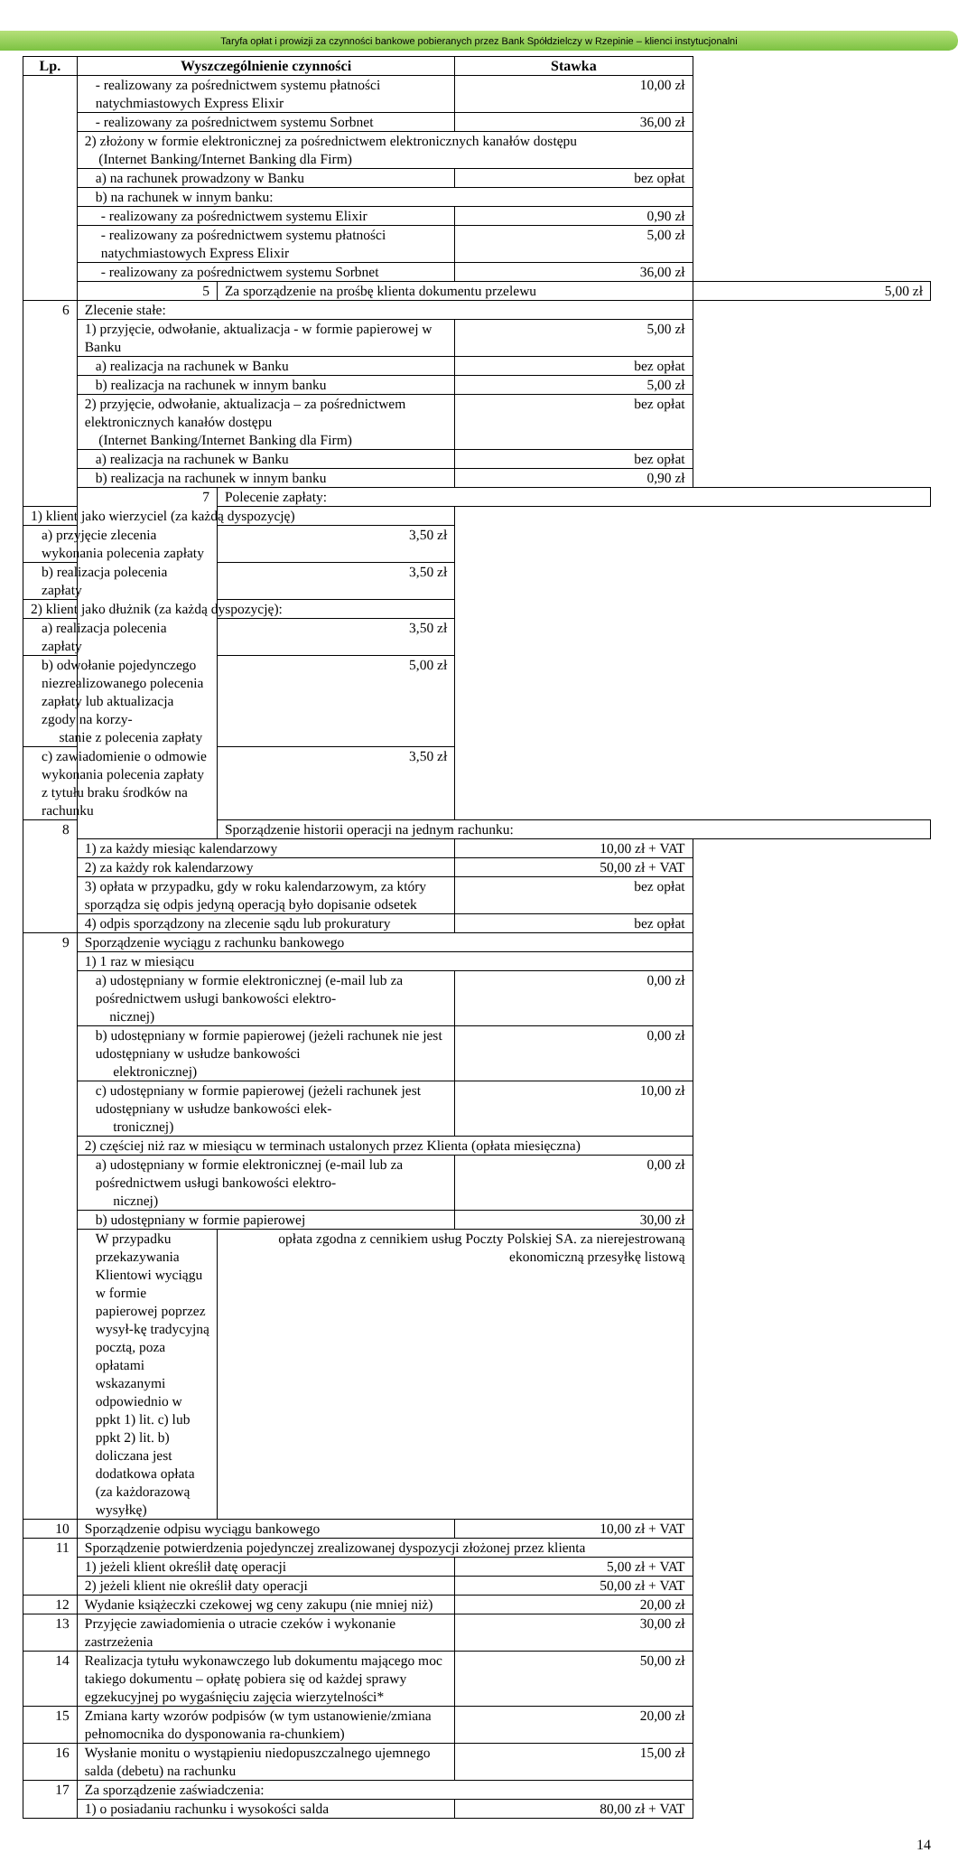Taryfa opłat i prowizji za czynności bankowe pobieranych przez Bank Spółdzielczy w Rzepinie – klienci instytucjonalni
| Lp. | Wyszczególnienie czynności | | Stawka | |
| --- | --- | --- | --- | --- |
| | - realizowany za pośrednictwem systemu płatności natychmiastowych Express Elixir | | 10,00 zł | |
| | - realizowany za pośrednictwem systemu Sorbnet | | 36,00 zł | |
| | 2) złożony w formie elektronicznej za pośrednictwem elektronicznych kanałów dostępu (Internet Banking/Internet Banking dla Firm) | | | |
| | a) na rachunek prowadzony w Banku | | bez opłat | |
| | b) na rachunek w innym banku: | | | |
| | - realizowany za pośrednictwem systemu Elixir | | 0,90 zł | |
| | - realizowany za pośrednictwem systemu płatności natychmiastowych Express Elixir | | 5,00 zł | |
| | - realizowany za pośrednictwem systemu Sorbnet | | 36,00 zł | |
| | 5 | Za sporządzenie na prośbę klienta dokumentu przelewu | | 5,00 zł |
| 6 | Zlecenie stałe: | | | |
| | 1) przyjęcie, odwołanie, aktualizacja - w formie papierowej w Banku | | 5,00 zł | |
| | a) realizacja na rachunek w Banku | | bez opłat | |
| | b) realizacja na rachunek w innym banku | | 5,00 zł | |
| | 2) przyjęcie, odwołanie, aktualizacja – za pośrednictwem elektronicznych kanałów dostępu (Internet Banking/Internet Banking dla Firm) | | bez opłat | |
| | a) realizacja na rachunek w Banku | | bez opłat | |
| | b) realizacja na rachunek w innym banku | | 0,90 zł | |
| | 7 | Polecenie zapłaty: | | |
| 1) klient jako wierzyciel (za każdą dyspozycję) | | | | |
| a) przyjęcie zlecenia wykonania polecenia zapłaty | | 3,50 zł | | |
| b) realizacja polecenia zapłaty | | 3,50 zł | | |
| 2) klient jako dłużnik (za każdą dyspozycję): | | | | |
| a) realizacja polecenia zapłaty | | 3,50 zł | | |
| b) odwołanie pojedynczego niezrealizowanego polecenia zapłaty lub aktualizacja zgody na korzy- stanie z polecenia zapłaty | | 5,00 zł | | |
| c) zawiadomienie o odmowie wykonania polecenia zapłaty z tytułu braku środków na rachunku | | 3,50 zł | | |
| 8 | | Sporządzenie historii operacji na jednym rachunku: | | |
| | 1) za każdy miesiąc kalendarzowy | | 10,00 zł + VAT | |
| | 2) za każdy rok kalendarzowy | | 50,00 zł + VAT | |
| | 3) opłata w przypadku, gdy w roku kalendarzowym, za który sporządza się odpis jedyną operacją było dopisanie odsetek | | bez opłat | |
| | 4) odpis sporządzony na zlecenie sądu lub prokuratury | | bez opłat | |
| 9 | Sporządzenie wyciągu z rachunku bankowego | | | |
| | 1) 1 raz w miesiącu | | | |
| | a) udostępniany w formie elektronicznej (e-mail lub za pośrednictwem usługi bankowości elektro- nicznej) | | 0,00 zł | |
| | b) udostępniany w formie papierowej (jeżeli rachunek nie jest udostępniany w usłudze bankowości elektronicznej) | | 0,00 zł | |
| | c) udostępniany w formie papierowej (jeżeli rachunek jest udostępniany w usłudze bankowości elek- tronicznej) | | 10,00 zł | |
| | 2) częściej niż raz w miesiącu w terminach ustalonych przez Klienta (opłata miesięczna) | | | |
| | a) udostępniany w formie elektronicznej (e-mail lub za pośrednictwem usługi bankowości elektro- nicznej) | | 0,00 zł | |
| | b) udostępniany w formie papierowej | | 30,00 zł | |
| | W przypadku przekazywania Klientowi wyciągu w formie papierowej poprzez wysył-kę tradycyjną pocztą, poza opłatami wskazanymi odpowiednio w ppkt 1) lit. c) lub ppkt 2) lit. b) doliczana jest dodatkowa opłata (za każdorazową wysyłkę) | opłata zgodna z cennikiem usług Poczty Polskiej SA. za nierejestrowaną ekonomiczną przesyłkę listową | | |
| 10 | Sporządzenie odpisu wyciągu bankowego | | 10,00 zł + VAT | |
| 11 | Sporządzenie potwierdzenia pojedynczej zrealizowanej dyspozycji złożonej przez klienta | | | |
| | 1) jeżeli klient określił datę operacji | | 5,00 zł + VAT | |
| | 2) jeżeli klient nie określił daty operacji | | 50,00 zł + VAT | |
| 12 | Wydanie książeczki czekowej wg ceny zakupu (nie mniej niż) | | 20,00 zł | |
| 13 | Przyjęcie zawiadomienia o utracie czeków i wykonanie zastrzeżenia | | 30,00 zł | |
| 14 | Realizacja tytułu wykonawczego lub dokumentu mającego moc takiego dokumentu – opłatę pobiera się od każdej sprawy egzekucyjnej po wygaśnięciu zajęcia wierzytelności* | | 50,00 zł | |
| 15 | Zmiana karty wzorów podpisów (w tym ustanowienie/zmiana pełnomocnika do dysponowania ra-chunkiem) | | 20,00 zł | |
| 16 | Wysłanie monitu o wystąpieniu niedopuszczalnego ujemnego salda (debetu) na rachunku | | 15,00 zł | |
| 17 | Za sporządzenie zaświadczenia: | | | |
| | 1) o posiadaniu rachunku i wysokości salda | | 80,00 zł + VAT | |
14